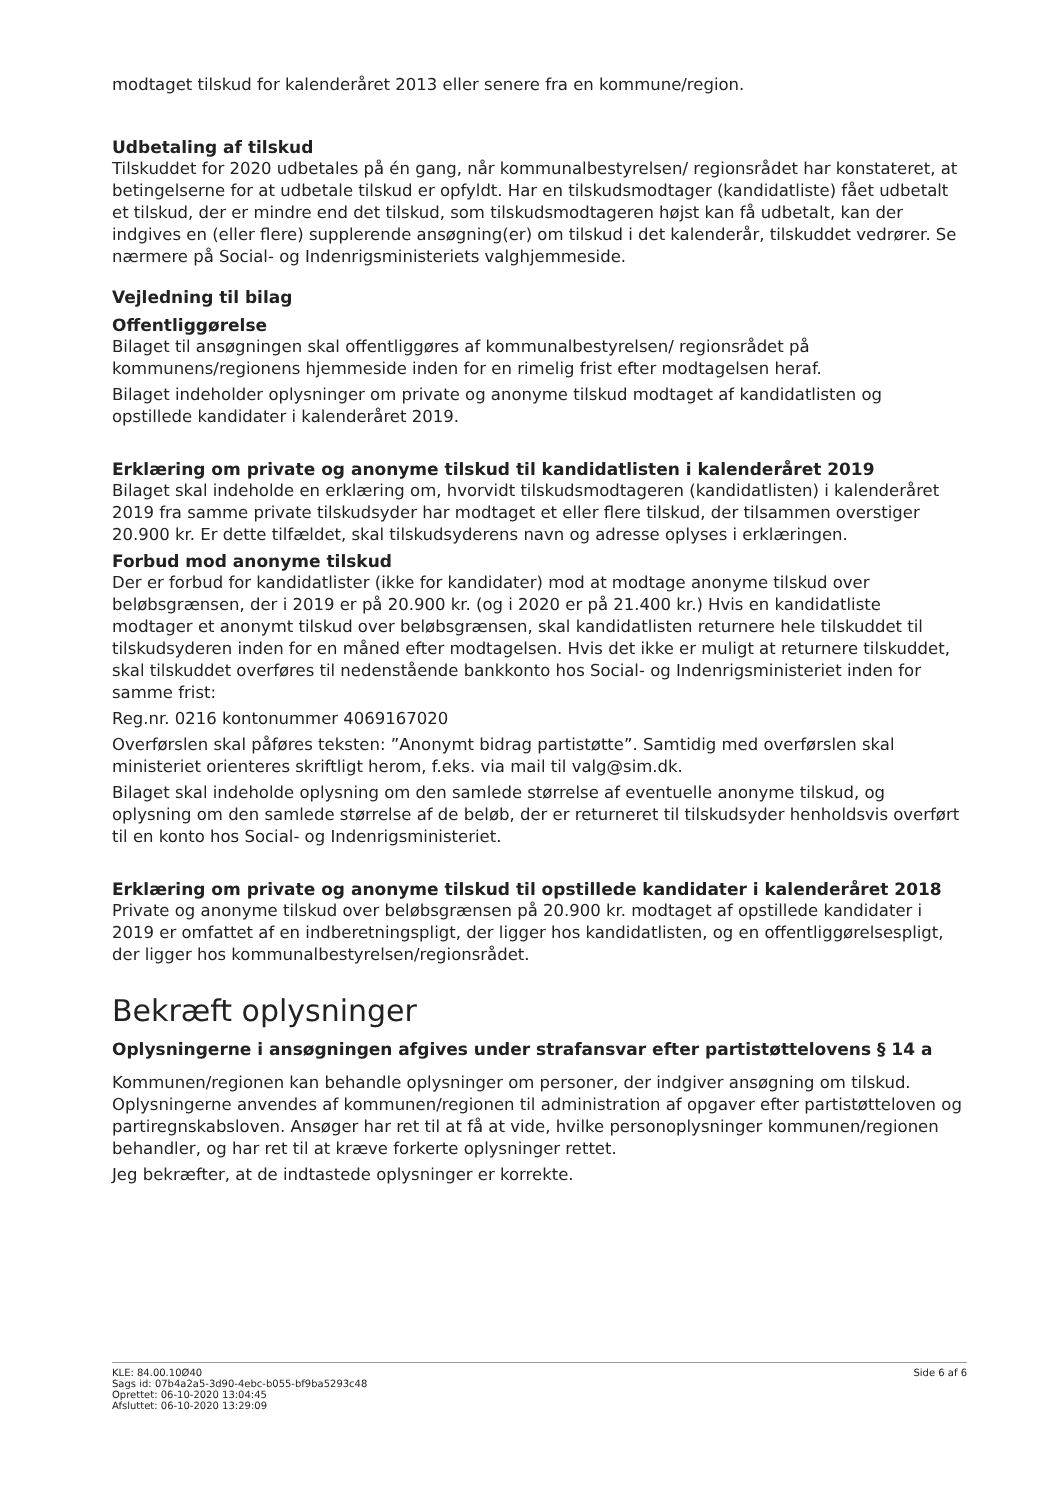modtaget tilskud for kalenderåret 2013 eller senere fra en kommune/region.
Udbetaling af tilskud
Tilskuddet for 2020 udbetales på én gang, når kommunalbestyrelsen/ regionsrådet har konstateret, at betingelserne for at udbetale tilskud er opfyldt. Har en tilskudsmodtager (kandidatliste) fået udbetalt et tilskud, der er mindre end det tilskud, som tilskudsmodtageren højst kan få udbetalt, kan der indgives en (eller flere) supplerende ansøgning(er) om tilskud i det kalenderår, tilskuddet vedrører. Se nærmere på Social- og Indenrigsministeriets valghjemmeside.
Vejledning til bilag
Offentliggørelse
Bilaget til ansøgningen skal offentliggøres af kommunalbestyrelsen/ regionsrådet på kommunens/regionens hjemmeside inden for en rimelig frist efter modtagelsen heraf.
Bilaget indeholder oplysninger om private og anonyme tilskud modtaget af kandidatlisten og opstillede kandidater i kalenderåret 2019.
Erklæring om private og anonyme tilskud til kandidatlisten i kalenderåret 2019
Bilaget skal indeholde en erklæring om, hvorvidt tilskudsmodtageren (kandidatlisten) i kalenderåret 2019 fra samme private tilskudsyder har modtaget et eller flere tilskud, der tilsammen overstiger 20.900 kr. Er dette tilfældet, skal tilskudsyderens navn og adresse oplyses i erklæringen.
Forbud mod anonyme tilskud
Der er forbud for kandidatlister (ikke for kandidater) mod at modtage anonyme tilskud over beløbsgrænsen, der i 2019 er på 20.900 kr. (og i 2020 er på 21.400 kr.) Hvis en kandidatliste modtager et anonymt tilskud over beløbsgrænsen, skal kandidatlisten returnere hele tilskuddet til tilskudsyderen inden for en måned efter modtagelsen. Hvis det ikke er muligt at returnere tilskuddet, skal tilskuddet overføres til nedenstående bankkonto hos Social- og Indenrigsministeriet inden for samme frist:
Reg.nr. 0216 kontonummer 4069167020
Overførslen skal påføres teksten: ”Anonymt bidrag partistøtte”. Samtidig med overførslen skal ministeriet orienteres skriftligt herom, f.eks. via mail til valg@sim.dk.
Bilaget skal indeholde oplysning om den samlede størrelse af eventuelle anonyme tilskud, og oplysning om den samlede størrelse af de beløb, der er returneret til tilskudsyder henholdsvis overført til en konto hos Social- og Indenrigsministeriet.
Erklæring om private og anonyme tilskud til opstillede kandidater i kalenderåret 2018
Private og anonyme tilskud over beløbsgrænsen på 20.900 kr. modtaget af opstillede kandidater i 2019 er omfattet af en indberetningspligt, der ligger hos kandidatlisten, og en offentliggørelsespligt, der ligger hos kommunalbestyrelsen/regionsrådet.
Bekræft oplysninger
Oplysningerne i ansøgningen afgives under strafansvar efter partistøttelovens § 14 a
Kommunen/regionen kan behandle oplysninger om personer, der indgiver ansøgning om tilskud. Oplysningerne anvendes af kommunen/regionen til administration af opgaver efter partistøtteloven og partiregnskabsloven. Ansøger har ret til at få at vide, hvilke personoplysninger kommunen/regionen behandler, og har ret til at kræve forkerte oplysninger rettet.
Jeg bekræfter, at de indtastede oplysninger er korrekte.
KLE: 84.00.10Ø40
Sags id: 07b4a2a5-3d90-4ebc-b055-bf9ba5293c48
Oprettet: 06-10-2020 13:04:45
Afsluttet: 06-10-2020 13:29:09
Side 6 af 6